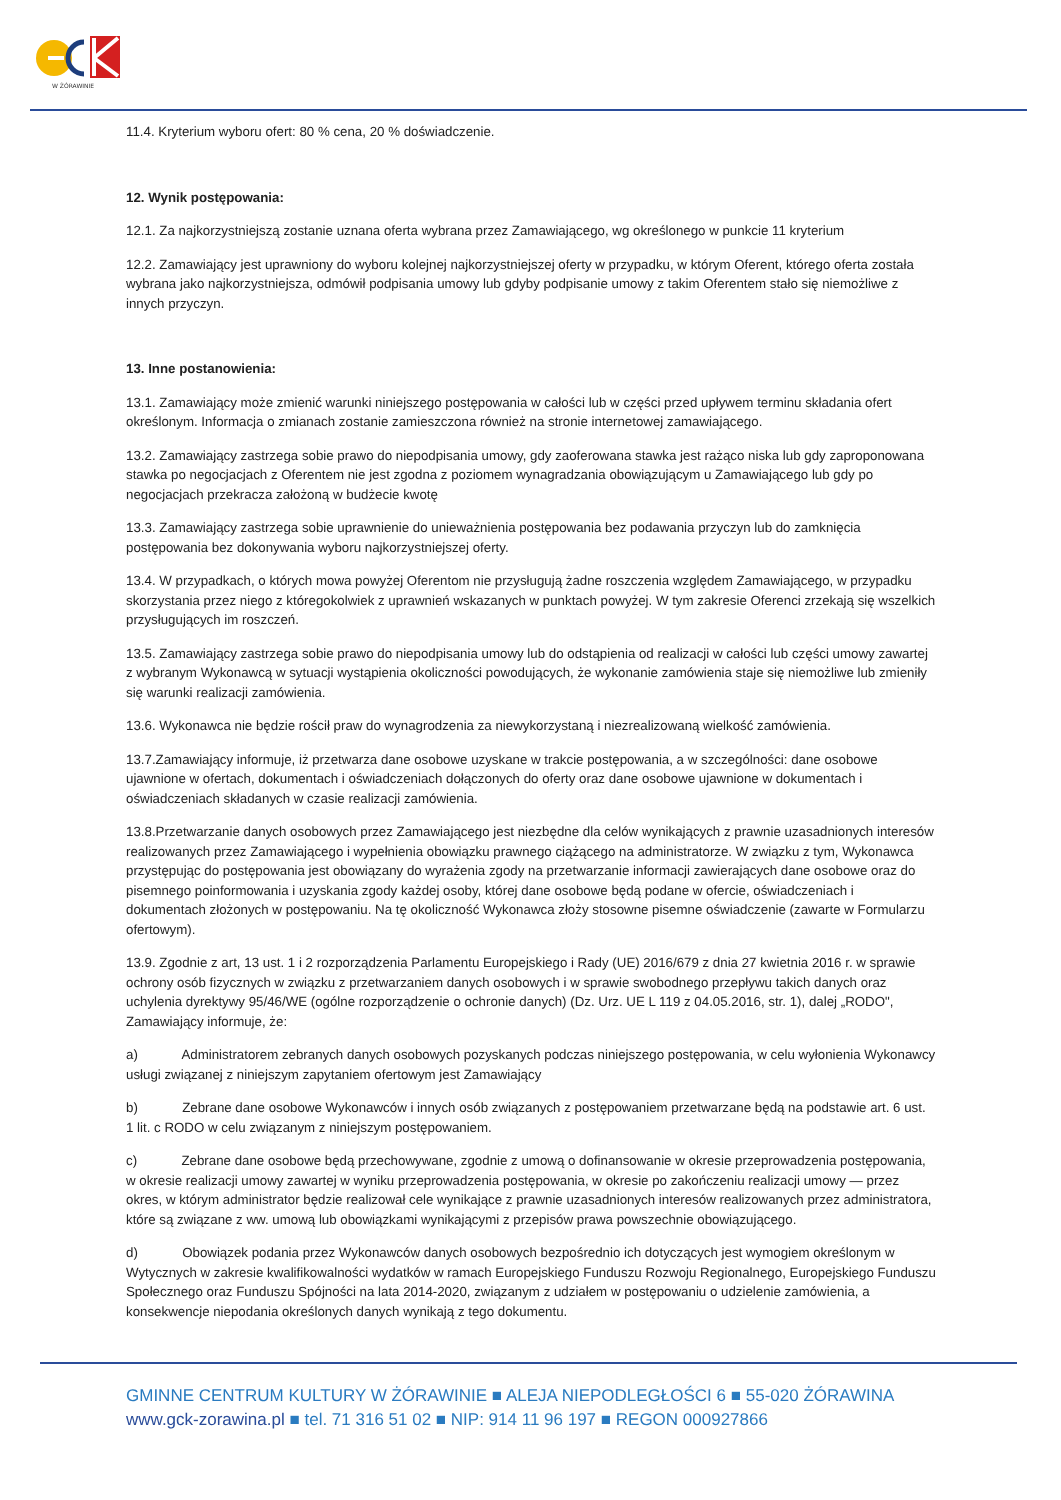W ŻÓRAWINIE
11.4. Kryterium wyboru ofert: 80 % cena, 20 % doświadczenie.
12. Wynik postępowania:
12.1. Za najkorzystniejszą zostanie uznana oferta wybrana przez Zamawiającego, wg określonego w punkcie 11 kryterium
12.2. Zamawiający jest uprawniony do wyboru kolejnej najkorzystniejszej oferty w przypadku, w którym Oferent, którego oferta została wybrana jako najkorzystniejsza, odmówił podpisania umowy lub gdyby podpisanie umowy z takim Oferentem stało się niemożliwe z innych przyczyn.
13. Inne postanowienia:
13.1. Zamawiający może zmienić warunki niniejszego postępowania w całości lub w części przed upływem terminu składania ofert określonym. Informacja o zmianach zostanie zamieszczona również na stronie internetowej zamawiającego.
13.2. Zamawiający zastrzega sobie prawo do niepodpisania umowy, gdy zaoferowana stawka jest rażąco niska lub gdy zaproponowana stawka po negocjacjach z Oferentem nie jest zgodna z poziomem wynagradzania obowiązującym u Zamawiającego lub gdy po negocjacjach przekracza założoną w budżecie kwotę
13.3. Zamawiający zastrzega sobie uprawnienie do unieważnienia postępowania bez podawania przyczyn lub do zamknięcia postępowania bez dokonywania wyboru najkorzystniejszej oferty.
13.4. W przypadkach, o których mowa powyżej Oferentom nie przysługują żadne roszczenia względem Zamawiającego, w przypadku skorzystania przez niego z któregokolwiek z uprawnień wskazanych w punktach powyżej. W tym zakresie Oferenci zrzekają się wszelkich przysługujących im roszczeń.
13.5. Zamawiający zastrzega sobie prawo do niepodpisania umowy lub do odstąpienia od realizacji w całości lub części umowy zawartej z wybranym Wykonawcą w sytuacji wystąpienia okoliczności powodujących, że wykonanie zamówienia staje się niemożliwe lub zmieniły się warunki realizacji zamówienia.
13.6. Wykonawca nie będzie rościł praw do wynagrodzenia za niewykorzystaną i niezrealizowaną wielkość zamówienia.
13.7.Zamawiający informuje, iż przetwarza dane osobowe uzyskane w trakcie postępowania, a w szczególności: dane osobowe ujawnione w ofertach, dokumentach i oświadczeniach dołączonych do oferty oraz dane osobowe ujawnione w dokumentach i oświadczeniach składanych w czasie realizacji zamówienia.
13.8.Przetwarzanie danych osobowych przez Zamawiającego jest niezbędne dla celów wynikających z prawnie uzasadnionych interesów realizowanych przez Zamawiającego i wypełnienia obowiązku prawnego ciążącego na administratorze. W związku z tym, Wykonawca przystępując do postępowania jest obowiązany do wyrażenia zgody na przetwarzanie informacji zawierających dane osobowe oraz do pisemnego poinformowania i uzyskania zgody każdej osoby, której dane osobowe będą podane w ofercie, oświadczeniach i dokumentach złożonych w postępowaniu. Na tę okoliczność Wykonawca złoży stosowne pisemne oświadczenie (zawarte w Formularzu ofertowym).
13.9. Zgodnie z art, 13 ust. 1 i 2 rozporządzenia Parlamentu Europejskiego i Rady (UE) 2016/679 z dnia 27 kwietnia 2016 r. w sprawie ochrony osób fizycznych w związku z przetwarzaniem danych osobowych i w sprawie swobodnego przepływu takich danych oraz uchylenia dyrektywy 95/46/WE (ogólne rozporządzenie o ochronie danych) (Dz. Urz. UE L 119 z 04.05.2016, str. 1), dalej „RODO", Zamawiający informuje, że:
a) Administratorem zebranych danych osobowych pozyskanych podczas niniejszego postępowania, w celu wyłonienia Wykonawcy usługi związanej z niniejszym zapytaniem ofertowym jest Zamawiający
b) Zebrane dane osobowe Wykonawców i innych osób związanych z postępowaniem przetwarzane będą na podstawie art. 6 ust. 1 lit. c RODO w celu związanym z niniejszym postępowaniem.
c) Zebrane dane osobowe będą przechowywane, zgodnie z umową o dofinansowanie w okresie przeprowadzenia postępowania, w okresie realizacji umowy zawartej w wyniku przeprowadzenia postępowania, w okresie po zakończeniu realizacji umowy — przez okres, w którym administrator będzie realizował cele wynikające z prawnie uzasadnionych interesów realizowanych przez administratora, które są związane z ww. umową lub obowiązkami wynikającymi z przepisów prawa powszechnie obowiązującego.
d) Obowiązek podania przez Wykonawców danych osobowych bezpośrednio ich dotyczących jest wymogiem określonym w Wytycznych w zakresie kwalifikowalności wydatków w ramach Europejskiego Funduszu Rozwoju Regionalnego, Europejskiego Funduszu Społecznego oraz Funduszu Spójności na lata 2014-2020, związanym z udziałem w postępowaniu o udzielenie zamówienia, a konsekwencje niepodania określonych danych wynikają z tego dokumentu.
GMINNE CENTRUM KULTURY W ŻÓRAWINIE ■ ALEJA NIEPODLEGŁOŚCI 6 ■ 55-020 ŻÓRAWINA
www.gck-zorawina.pl ■ tel. 71 316 51 02 ■ NIP: 914 11 96 197 ■ REGON 000927866